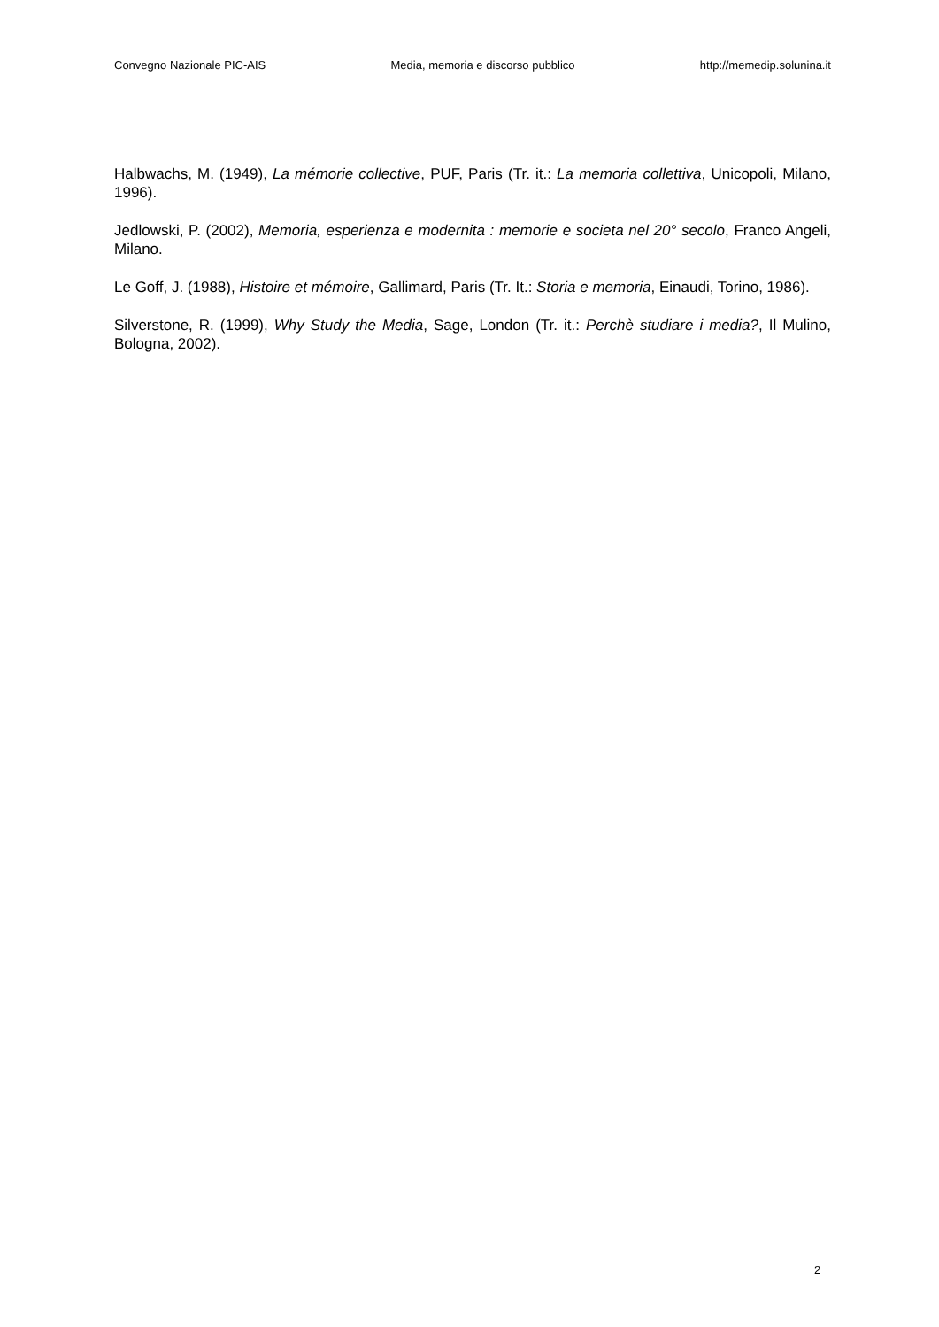Convegno Nazionale PIC-AIS Media, memoria e discorso pubblico http://memedip.solunina.it
Halbwachs, M. (1949), La mémorie collective, PUF, Paris (Tr. it.: La memoria collettiva, Unicopoli, Milano, 1996).
Jedlowski, P. (2002), Memoria, esperienza e modernita : memorie e societa nel 20° secolo, Franco Angeli, Milano.
Le Goff, J. (1988), Histoire et mémoire, Gallimard, Paris (Tr. It.: Storia e memoria, Einaudi, Torino, 1986).
Silverstone, R. (1999), Why Study the Media, Sage, London (Tr. it.: Perchè studiare i media?, Il Mulino, Bologna, 2002).
2